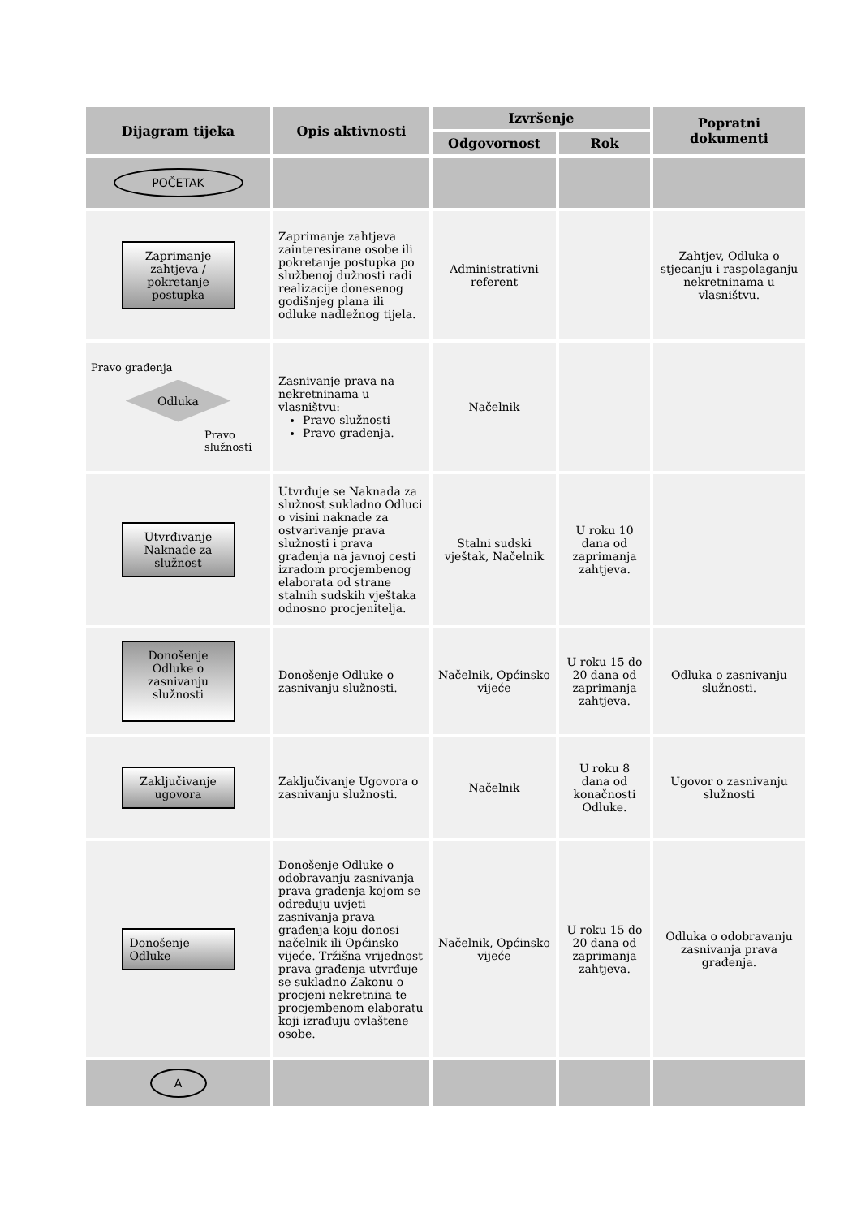| Dijagram tijeka | Opis aktivnosti | Izvršenje | | Popratni dokumenti |
| --- | --- | --- | --- | --- |
| | | Odgovornost | Rok | |
| POČETAK | | | | |
| Zaprimanje zahtjeva / pokretanje postupka | Zaprimanje zahtjeva zainteresirane osobe ili pokretanje postupka po službenoj dužnosti radi realizacije donesenog godišnjeg plana ili odluke nadležnog tijela. | Administrativni referent | | Zahtjev, Odluka o stjecanju i raspolaganju nekretninama u vlasništvu. |
| Pravo građenja Odluka Pravo služnosti | Zasnivanje prava na nekretninama u vlasništvu: Pravo služnosti Pravo građenja. | Načelnik | | |
| Utvrđivanje Naknade za služnost | Utvrđuje se Naknada za služnost sukladno Odluci o visini naknade za ostvarivanje prava služnosti i prava građenja na javnoj cesti izradom procjembenog elaborata od strane stalnih sudskih vještaka odnosno procjenitelja. | Stalni sudski vještak, Načelnik | U roku 10 dana od zaprimanja zahtjeva. | |
| Donošenje Odluke o zasnivanju služnosti | Donošenje Odluke o zasnivanju služnosti. | Načelnik, Općinsko vijeće | U roku 15 do 20 dana od zaprimanja zahtjeva. | Odluka o zasnivanju služnosti. |
| Zaključivanje ugovora | Zaključivanje Ugovora o zasnivanju služnosti. | Načelnik | U roku 8 dana od konačnosti Odluke. | Ugovor o zasnivanju služnosti |
| Donošenje Odluke | Donošenje Odluke o odobravanju zasnivanja prava građenja kojom se određuju uvjeti zasnivanja prava građenja koju donosi načelnik ili Općinsko vijeće. Tržišna vrijednost prava građenja utvrđuje se sukladno Zakonu o procjeni nekretnina te procjembenom elaboratu koji izrađuju ovlaštene osobe. | Načelnik, Općinsko vijeće | U roku 15 do 20 dana od zaprimanja zahtjeva. | Odluka o odobravanju zasnivanja prava građenja. |
| A | | | | |